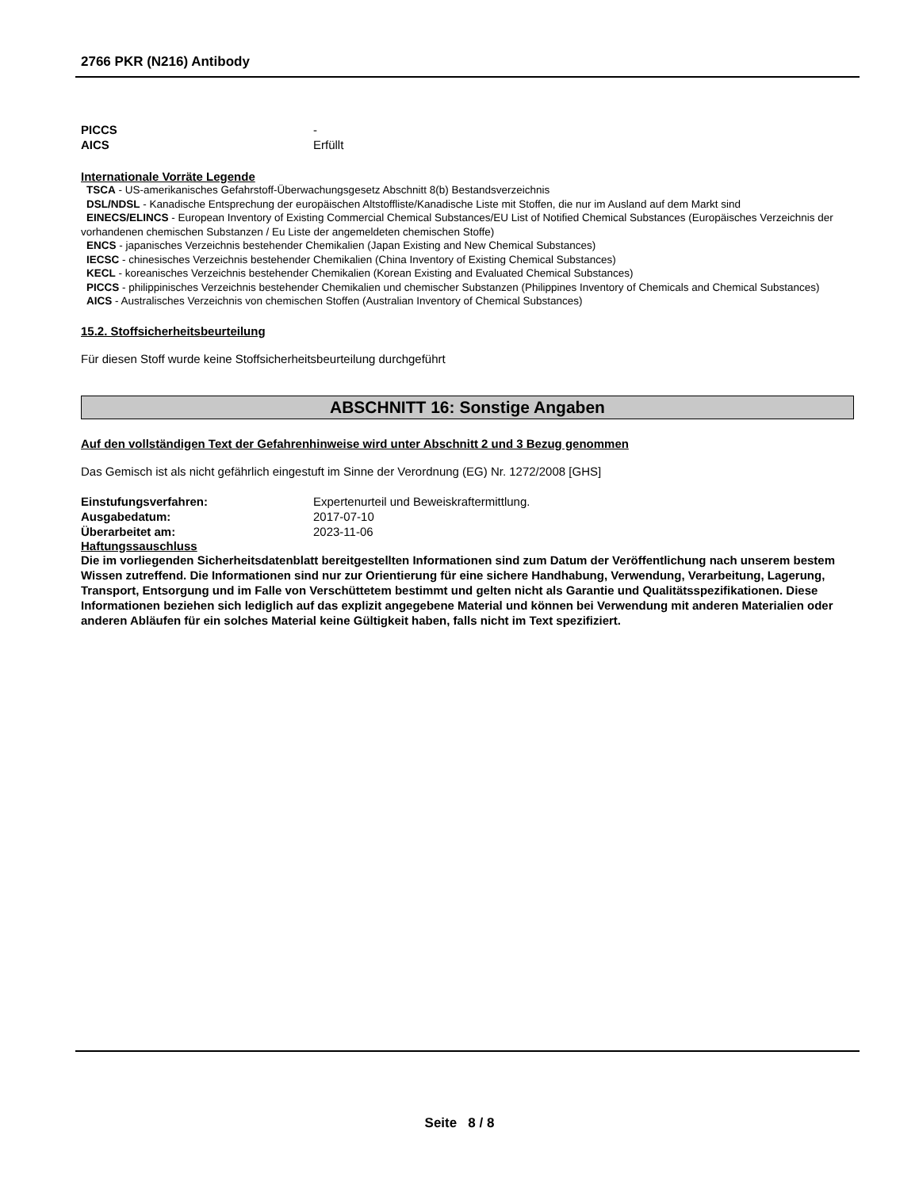2766 PKR (N216) Antibody
PICCS -
AICS Erfüllt
Internationale Vorräte Legende
TSCA - US-amerikanisches Gefahrstoff-Überwachungsgesetz Abschnitt 8(b) Bestandsverzeichnis
DSL/NDSL - Kanadische Entsprechung der europäischen Altstoffliste/Kanadische Liste mit Stoffen, die nur im Ausland auf dem Markt sind
EINECS/ELINCS - European Inventory of Existing Commercial Chemical Substances/EU List of Notified Chemical Substances (Europäisches Verzeichnis der vorhandenen chemischen Substanzen / Eu Liste der angemeldeten chemischen Stoffe)
ENCS - japanisches Verzeichnis bestehender Chemikalien (Japan Existing and New Chemical Substances)
IECSC - chinesisches Verzeichnis bestehender Chemikalien (China Inventory of Existing Chemical Substances)
KECL - koreanisches Verzeichnis bestehender Chemikalien (Korean Existing and Evaluated Chemical Substances)
PICCS - philippinisches Verzeichnis bestehender Chemikalien und chemischer Substanzen (Philippines Inventory of Chemicals and Chemical Substances)
AICS - Australisches Verzeichnis von chemischen Stoffen (Australian Inventory of Chemical Substances)
15.2. Stoffsicherheitsbeurteilung
Für diesen Stoff wurde keine Stoffsicherheitsbeurteilung durchgeführt
ABSCHNITT 16: Sonstige Angaben
Auf den vollständigen Text der Gefahrenhinweise wird unter Abschnitt 2 und 3 Bezug genommen
Das Gemisch ist als nicht gefährlich eingestuft im Sinne der Verordnung (EG) Nr. 1272/2008 [GHS]
Einstufungsverfahren: Expertenurteil und Beweiskraftermittlung.
Ausgabedatum: 2017-07-10
Überarbeitet am: 2023-11-06
Haftungssauschluss
Die im vorliegenden Sicherheitsdatenblatt bereitgestellten Informationen sind zum Datum der Veröffentlichung nach unserem bestem Wissen zutreffend. Die Informationen sind nur zur Orientierung für eine sichere Handhabung, Verwendung, Verarbeitung, Lagerung, Transport, Entsorgung und im Falle von Verschüttetem bestimmt und gelten nicht als Garantie und Qualitätsspezifikationen. Diese Informationen beziehen sich lediglich auf das explizit angegebene Material und können bei Verwendung mit anderen Materialien oder anderen Abläufen für ein solches Material keine Gültigkeit haben, falls nicht im Text spezifiziert.
Seite 8 / 8